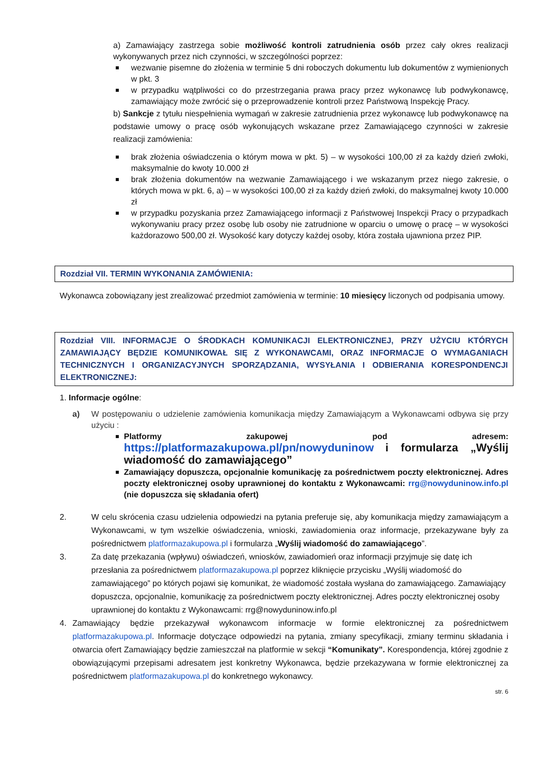a) Zamawiający zastrzega sobie możliwość kontroli zatrudnienia osób przez cały okres realizacji wykonywanych przez nich czynności, w szczególności poprzez:
wezwanie pisemne do złożenia w terminie 5 dni roboczych dokumentu lub dokumentów z wymienionych w pkt. 3
w przypadku wątpliwości co do przestrzegania prawa pracy przez wykonawcę lub podwykonawcę, zamawiający może zwrócić się o przeprowadzenie kontroli przez Państwową Inspekcję Pracy.
b) Sankcje z tytułu niespełnienia wymagań w zakresie zatrudnienia przez wykonawcę lub podwykonawcę na podstawie umowy o pracę osób wykonujących wskazane przez Zamawiającego czynności w zakresie realizacji zamówienia:
brak złożenia oświadczenia o którym mowa w pkt. 5) – w wysokości 100,00 zł za każdy dzień zwłoki, maksymalnie do kwoty 10.000 zł
brak złożenia dokumentów na wezwanie Zamawiającego i we wskazanym przez niego zakresie, o których mowa w pkt. 6, a) – w wysokości 100,00 zł za każdy dzień zwłoki, do maksymalnej kwoty 10.000 zł
w przypadku pozyskania przez Zamawiającego informacji z Państwowej Inspekcji Pracy o przypadkach wykonywaniu pracy przez osobę lub osoby nie zatrudnione w oparciu o umowę o pracę – w wysokości każdorazowo 500,00 zł. Wysokość kary dotyczy każdej osoby, która została ujawniona przez PIP.
Rozdział VII. TERMIN WYKONANIA ZAMÓWIENIA:
Wykonawca zobowiązany jest zrealizować przedmiot zamówienia w terminie: 10 miesięcy liczonych od podpisania umowy.
Rozdział VIII. INFORMACJE O ŚRODKACH KOMUNIKACJI ELEKTRONICZNEJ, PRZY UŻYCIU KTÓRYCH ZAMAWIAJĄCY BĘDZIE KOMUNIKOWAŁ SIĘ Z WYKONAWCAMI, ORAZ INFORMACJE O WYMAGANIACH TECHNICZNYCH I ORGANIZACYJNYCH SPORZĄDZANIA, WYSYŁANIA I ODBIERANIA KORESPONDENCJI ELEKTRONICZNEJ:
1. Informacje ogólne:
a) W postępowaniu o udzielenie zamówienia komunikacja między Zamawiającym a Wykonawcami odbywa się przy użyciu :
Platformy zakupowej pod adresem: https://platformazakupowa.pl/pn/nowyduninow i formularza „Wyślij wiadomość do zamawiającego”
Zamawiający dopuszcza, opcjonalnie komunikację za pośrednictwem poczty elektronicznej. Adres poczty elektronicznej osoby uprawnionej do kontaktu z Wykonawcami: rrg@nowyduninow.info.pl (nie dopuszcza się składania ofert)
2. W celu skrócenia czasu udzielenia odpowiedzi na pytania preferuje się, aby komunikacja między zamawiającym a Wykonawcami, w tym wszelkie oświadczenia, wnioski, zawiadomienia oraz informacje, przekazywane były za pośrednictwem platformazakupowa.pl i formularza „Wyślij wiadomość do zamawiającego”.
3. Za datę przekazania (wpływu) oświadczeń, wniosków, zawiadomień oraz informacji przyjmuje się datę ich przesłania za pośrednictwem platformazakupowa.pl poprzez kliknięcie przycisku „Wyślij wiadomość do zamawiającego” po których pojawi się komunikat, że wiadomość została wysłana do zamawiającego. Zamawiający dopuszcza, opcjonalnie, komunikację za pośrednictwem poczty elektronicznej. Adres poczty elektronicznej osoby uprawnionej do kontaktu z Wykonawcami: rrg@nowyduninow.info.pl
4. Zamawiający będzie przekazywał wykonawcom informacje w formie elektronicznej za pośrednictwem platformazakupowa.pl. Informacje dotyczące odpowiedzi na pytania, zmiany specyfikacji, zmiany terminu składania i otwarcia ofert Zamawiający będzie zamieszczał na platformie w sekcji “Komunikaty”. Korespondencja, której zgodnie z obowiązującymi przepisami adresatem jest konkretny Wykonawca, będzie przekazywana w formie elektronicznej za pośrednictwem platformazakupowa.pl do konkretnego wykonawcy.
str. 6